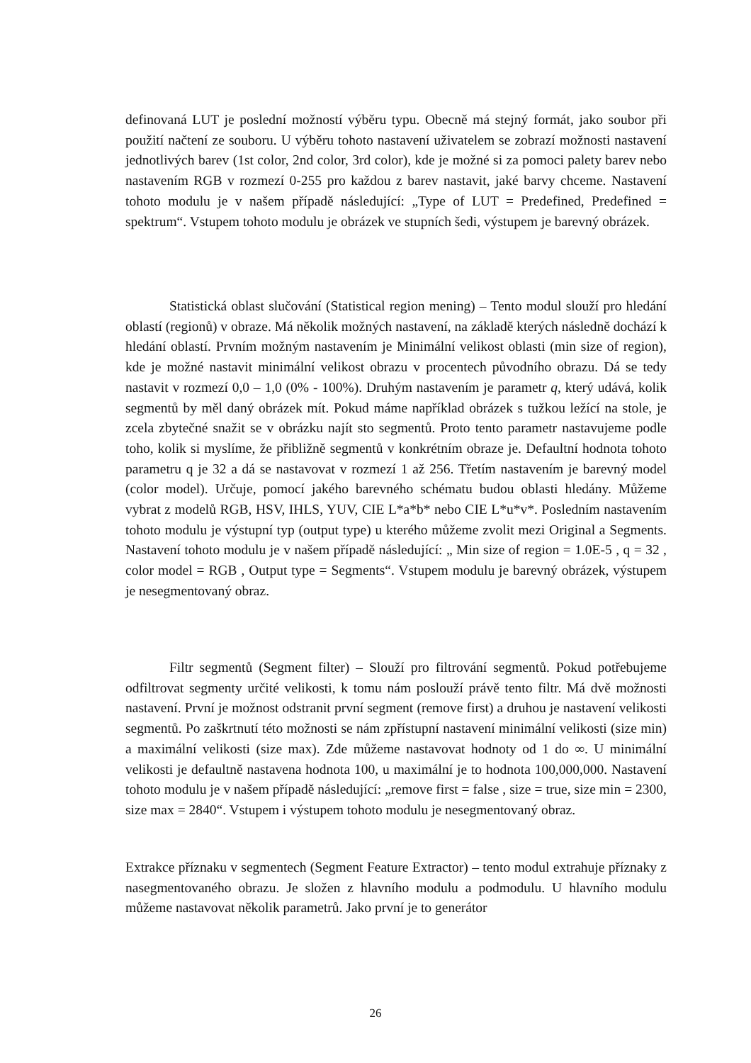definovaná LUT je poslední možností výběru typu. Obecně má stejný formát, jako soubor při použití načtení ze souboru. U výběru tohoto nastavení uživatelem se zobrazí možnosti nastavení jednotlivých barev (1st color, 2nd color, 3rd color), kde je možné si za pomoci palety barev nebo nastavením RGB v rozmezí 0-255 pro každou z barev nastavit, jaké barvy chceme. Nastavení tohoto modulu je v našem případě následující: „Type of LUT = Predefined, Predefined = spektrum“. Vstupem tohoto modulu je obrázek ve stupních šedi, výstupem je barevný obrázek.
Statistická oblast slučování (Statistical region mening) – Tento modul slouží pro hledání oblastí (regionů) v obraze. Má několik možných nastavení, na základě kterých následně dochází k hledání oblastí. Prvním možným nastavením je Minimální velikost oblasti (min size of region), kde je možné nastavit minimální velikost obrazu v procentech původního obrazu. Dá se tedy nastavit v rozmezí 0,0 – 1,0 (0% - 100%). Druhým nastavením je parametr q, který udává, kolik segmentů by měl daný obrázek mít. Pokud máme například obrázek s tužkou ležící na stole, je zcela zbytečné snažit se v obrázku najít sto segmentů. Proto tento parametr nastavujeme podle toho, kolik si myslíme, že přibližně segmentů v konkrétním obraze je. Defaultní hodnota tohoto parametru q je 32 a dá se nastavovat v rozmezí 1 až 256. Třetím nastavením je barevný model (color model). Určuje, pomocí jakého barevného schématu budou oblasti hledány. Můžeme vybrat z modelů RGB, HSV, IHLS, YUV, CIE L*a*b* nebo CIE L*u*v*. Posledním nastavením tohoto modulu je výstupní typ (output type) u kterého můžeme zvolit mezi Original a Segments. Nastavení tohoto modulu je v našem případě následující: „ Min size of region = 1.0E-5 , q = 32 , color model = RGB , Output type = Segments“. Vstupem modulu je barevný obrázek, výstupem je nesegmentovaný obraz.
Filtr segmentů (Segment filter) – Slouží pro filtrování segmentů. Pokud potřebujeme odfiltrovat segmenty určité velikosti, k tomu nám poslouží právě tento filtr. Má dvě možnosti nastavení. První je možnost odstranit první segment (remove first) a druhou je nastavení velikosti segmentů. Po zaškrtnutí této možnosti se nám zpřístupní nastavení minimální velikosti (size min) a maximální velikosti (size max). Zde můžeme nastavovat hodnoty od 1 do ∞. U minimální velikosti je defaultně nastavena hodnota 100, u maximální je to hodnota 100,000,000. Nastavení tohoto modulu je v našem případě následující: „remove first = false , size = true, size min = 2300, size max = 2840“. Vstupem i výstupem tohoto modulu je nesegmentovaný obraz.
Extrakce příznaku v segmentech (Segment Feature Extractor) – tento modul extrahuje příznaky z nasegmentovaného obrazu. Je složen z hlavního modulu a podmodulu. U hlavního modulu můžeme nastavovat několik parametrů. Jako první je to generátor
26